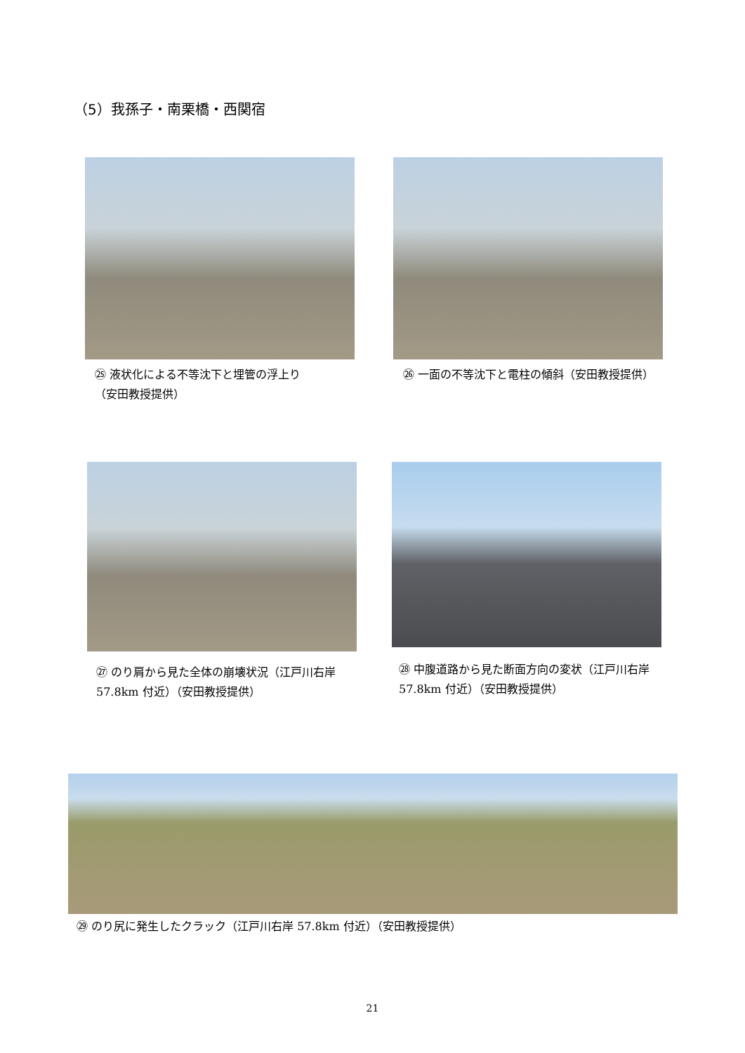（5）我孫子・南栗橋・西関宿
㉕ 液状化による不等沈下と埋管の浮上り
（安田教授提供）
㉖ 一面の不等沈下と電柱の傾斜（安田教授提供）
㉗ のり肩から見た全体の崩壊状況（江戸川右岸 57.8km 付近）（安田教授提供）
㉘ 中腹道路から見た断面方向の変状（江戸川右岸 57.8km 付近）（安田教授提供）
㉙ のり尻に発生したクラック（江戸川右岸 57.8km 付近）（安田教授提供）
21